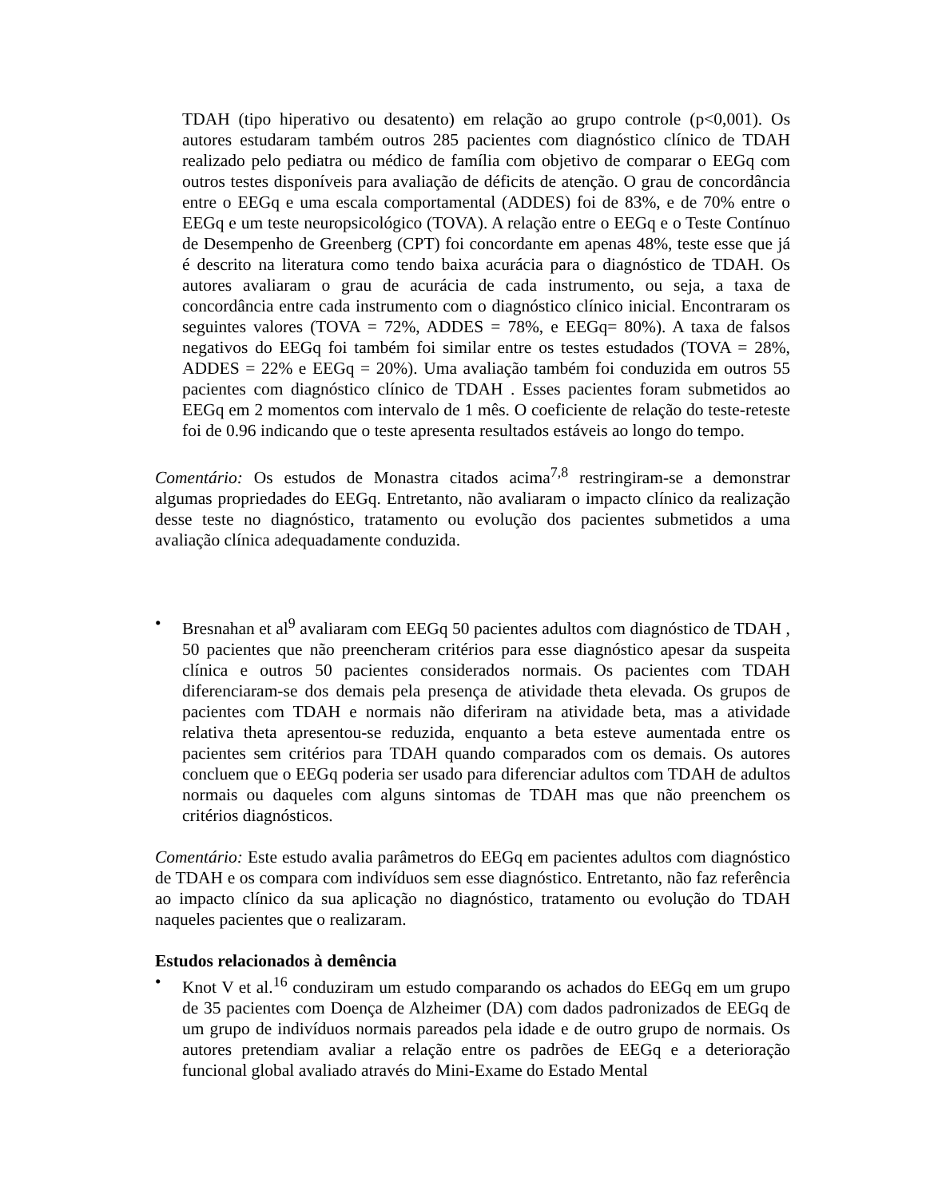TDAH (tipo hiperativo ou desatento) em relação ao grupo controle (p<0,001). Os autores estudaram também outros 285 pacientes com diagnóstico clínico de TDAH realizado pelo pediatra ou médico de família com objetivo de comparar o EEGq com outros testes disponíveis para avaliação de déficits de atenção. O grau de concordância entre o EEGq e uma escala comportamental (ADDES) foi de 83%, e de 70% entre o EEGq e um teste neuropsicológico (TOVA). A relação entre o EEGq e o Teste Contínuo de Desempenho de Greenberg (CPT) foi concordante em apenas 48%, teste esse que já é descrito na literatura como tendo baixa acurácia para o diagnóstico de TDAH. Os autores avaliaram o grau de acurácia de cada instrumento, ou seja, a taxa de concordância entre cada instrumento com o diagnóstico clínico inicial. Encontraram os seguintes valores (TOVA = 72%, ADDES = 78%, e EEGq= 80%). A taxa de falsos negativos do EEGq foi também foi similar entre os testes estudados (TOVA = 28%, ADDES = 22% e EEGq = 20%). Uma avaliação também foi conduzida em outros 55 pacientes com diagnóstico clínico de TDAH . Esses pacientes foram submetidos ao EEGq em 2 momentos com intervalo de 1 mês. O coeficiente de relação do teste-reteste foi de 0.96 indicando que o teste apresenta resultados estáveis ao longo do tempo.
Comentário: Os estudos de Monastra citados acima<sup>7,8</sup> restringiram-se a demonstrar algumas propriedades do EEGq. Entretanto, não avaliaram o impacto clínico da realização desse teste no diagnóstico, tratamento ou evolução dos pacientes submetidos a uma avaliação clínica adequadamente conduzida.
• Bresnahan et al<sup>9</sup> avaliaram com EEGq 50 pacientes adultos com diagnóstico de TDAH , 50 pacientes que não preencheram critérios para esse diagnóstico apesar da suspeita clínica e outros 50 pacientes considerados normais. Os pacientes com TDAH diferenciaram-se dos demais pela presença de atividade theta elevada. Os grupos de pacientes com TDAH e normais não diferiram na atividade beta, mas a atividade relativa theta apresentou-se reduzida, enquanto a beta esteve aumentada entre os pacientes sem critérios para TDAH quando comparados com os demais. Os autores concluem que o EEGq poderia ser usado para diferenciar adultos com TDAH de adultos normais ou daqueles com alguns sintomas de TDAH mas que não preenchem os critérios diagnósticos.
Comentário: Este estudo avalia parâmetros do EEGq em pacientes adultos com diagnóstico de TDAH e os compara com indivíduos sem esse diagnóstico. Entretanto, não faz referência ao impacto clínico da sua aplicação no diagnóstico, tratamento ou evolução do TDAH naqueles pacientes que o realizaram.
Estudos relacionados à demência
• Knot V et al.<sup>16</sup> conduziram um estudo comparando os achados do EEGq em um grupo de 35 pacientes com Doença de Alzheimer (DA) com dados padronizados de EEGq de um grupo de indivíduos normais pareados pela idade e de outro grupo de normais. Os autores pretendiam avaliar a relação entre os padrões de EEGq e a deterioração funcional global avaliado através do Mini-Exame do Estado Mental